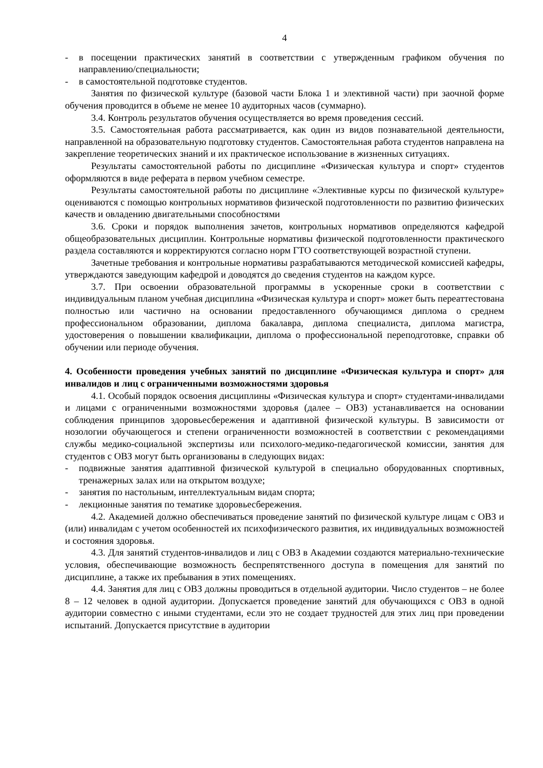4
- в посещении практических занятий в соответствии с утвержденным графиком обучения по направлению/специальности;
- в самостоятельной подготовке студентов.
Занятия по физической культуре (базовой части Блока 1 и элективной части) при заочной форме обучения проводится в объеме не менее 10 аудиторных часов (суммарно).
3.4. Контроль результатов обучения осуществляется во время проведения сессий.
3.5. Самостоятельная работа рассматривается, как один из видов познавательной деятельности, направленной на образовательную подготовку студентов. Самостоятельная работа студентов направлена на закрепление теоретических знаний и их практическое использование в жизненных ситуациях.
Результаты самостоятельной работы по дисциплине «Физическая культура и спорт» студентов оформляются в виде реферата в первом учебном семестре.
Результаты самостоятельной работы по дисциплине «Элективные курсы по физической культуре» оцениваются с помощью контрольных нормативов физической подготовленности по развитию физических качеств и овладению двигательными способностями
3.6. Сроки и порядок выполнения зачетов, контрольных нормативов определяются кафедрой общеобразовательных дисциплин. Контрольные нормативы физической подготовленности практического раздела составляются и корректируются согласно норм ГТО соответствующей возрастной ступени.
Зачетные требования и контрольные нормативы разрабатываются методической комиссией кафедры, утверждаются заведующим кафедрой и доводятся до сведения студентов на каждом курсе.
3.7. При освоении образовательной программы в ускоренные сроки в соответствии с индивидуальным планом учебная дисциплина «Физическая культура и спорт» может быть переаттестована полностью или частично на основании предоставленного обучающимся диплома о среднем профессиональном образовании, диплома бакалавра, диплома специалиста, диплома магистра, удостоверения о повышении квалификации, диплома о профессиональной переподготовке, справки об обучении или периоде обучения.
4. Особенности проведения учебных занятий по дисциплине «Физическая культура и спорт» для инвалидов и лиц с ограниченными возможностями здоровья
4.1. Особый порядок освоения дисциплины «Физическая культура и спорт» студентами-инвалидами и лицами с ограниченными возможностями здоровья (далее – ОВЗ) устанавливается на основании соблюдения принципов здоровьесбережения и адаптивной физической культуры. В зависимости от нозологии обучающегося и степени ограниченности возможностей в соответствии с рекомендациями службы медико-социальной экспертизы или психолого-медико-педагогической комиссии, занятия для студентов с ОВЗ могут быть организованы в следующих видах:
- подвижные занятия адаптивной физической культурой в специально оборудованных спортивных, тренажерных залах или на открытом воздухе;
- занятия по настольным, интеллектуальным видам спорта;
- лекционные занятия по тематике здоровьесбережения.
4.2. Академией должно обеспечиваться проведение занятий по физической культуре лицам с ОВЗ и (или) инвалидам с учетом особенностей их психофизического развития, их индивидуальных возможностей и состояния здоровья.
4.3. Для занятий студентов-инвалидов и лиц с ОВЗ в Академии создаются материально-технические условия, обеспечивающие возможность беспрепятственного доступа в помещения для занятий по дисциплине, а также их пребывания в этих помещениях.
4.4. Занятия для лиц с ОВЗ должны проводиться в отдельной аудитории. Число студентов – не более 8 – 12 человек в одной аудитории. Допускается проведение занятий для обучающихся с ОВЗ в одной аудитории совместно с иными студентами, если это не создает трудностей для этих лиц при проведении испытаний. Допускается присутствие в аудитории